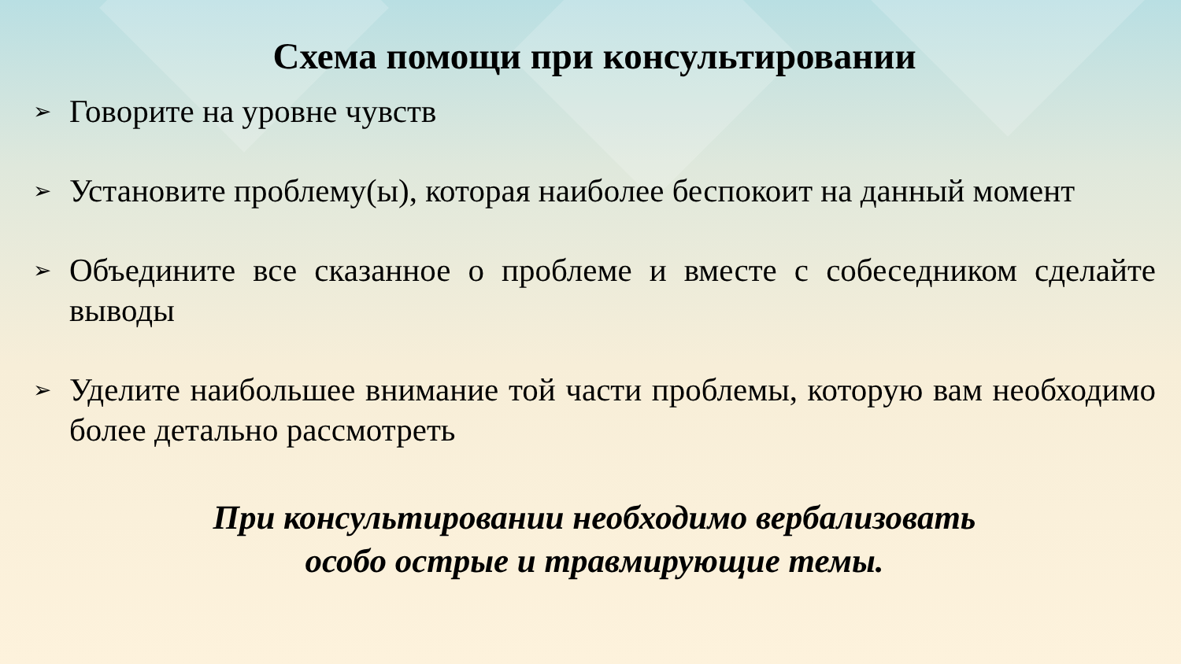Схема помощи при консультировании
➢ Говорите на уровне чувств
➢ Установите проблему(ы), которая наиболее беспокоит на данный момент
➢ Объедините все сказанное о проблеме и вместе с собеседником сделайте выводы
➢ Уделите наибольшее внимание той части проблемы, которую вам необходимо более детально рассмотреть
При консультировании необходимо вербализовать
особо острые и травмирующие темы.